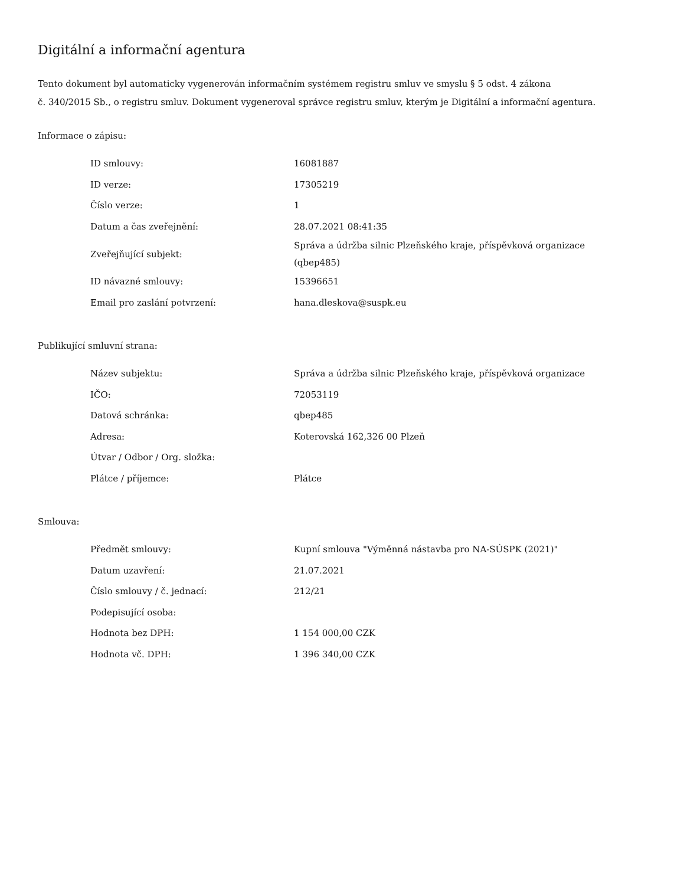Digitální a informační agentura
Tento dokument byl automaticky vygenerován informačním systémem registru smluv ve smyslu § 5 odst. 4 zákona
č. 340/2015 Sb., o registru smluv. Dokument vygeneroval správce registru smluv, kterým je Digitální a informační agentura.
Informace o zápisu:
| ID smlouvy: | 16081887 |
| ID verze: | 17305219 |
| Číslo verze: | 1 |
| Datum a čas zveřejnění: | 28.07.2021 08:41:35 |
| Zveřejňující subjekt: | Správa a údržba silnic Plzeňského kraje, příspěvková organizace (qbep485) |
| ID návazné smlouvy: | 15396651 |
| Email pro zaslání potvrzení: | hana.dleskova@suspk.eu |
Publikující smluvní strana:
| Název subjektu: | Správa a údržba silnic Plzeňského kraje, příspěvková organizace |
| IČO: | 72053119 |
| Datová schránka: | qbep485 |
| Adresa: | Koterovská 162,326 00 Plzeň |
| Útvar / Odbor / Org. složka: | |
| Plátce / příjemce: | Plátce |
Smlouva:
| Předmět smlouvy: | Kupní smlouva "Výměnná nástavba pro NA-SÚSPK (2021)" |
| Datum uzavření: | 21.07.2021 |
| Číslo smlouvy / č. jednací: | 212/21 |
| Podepisující osoba: | |
| Hodnota bez DPH: | 1 154 000,00 CZK |
| Hodnota vč. DPH: | 1 396 340,00 CZK |